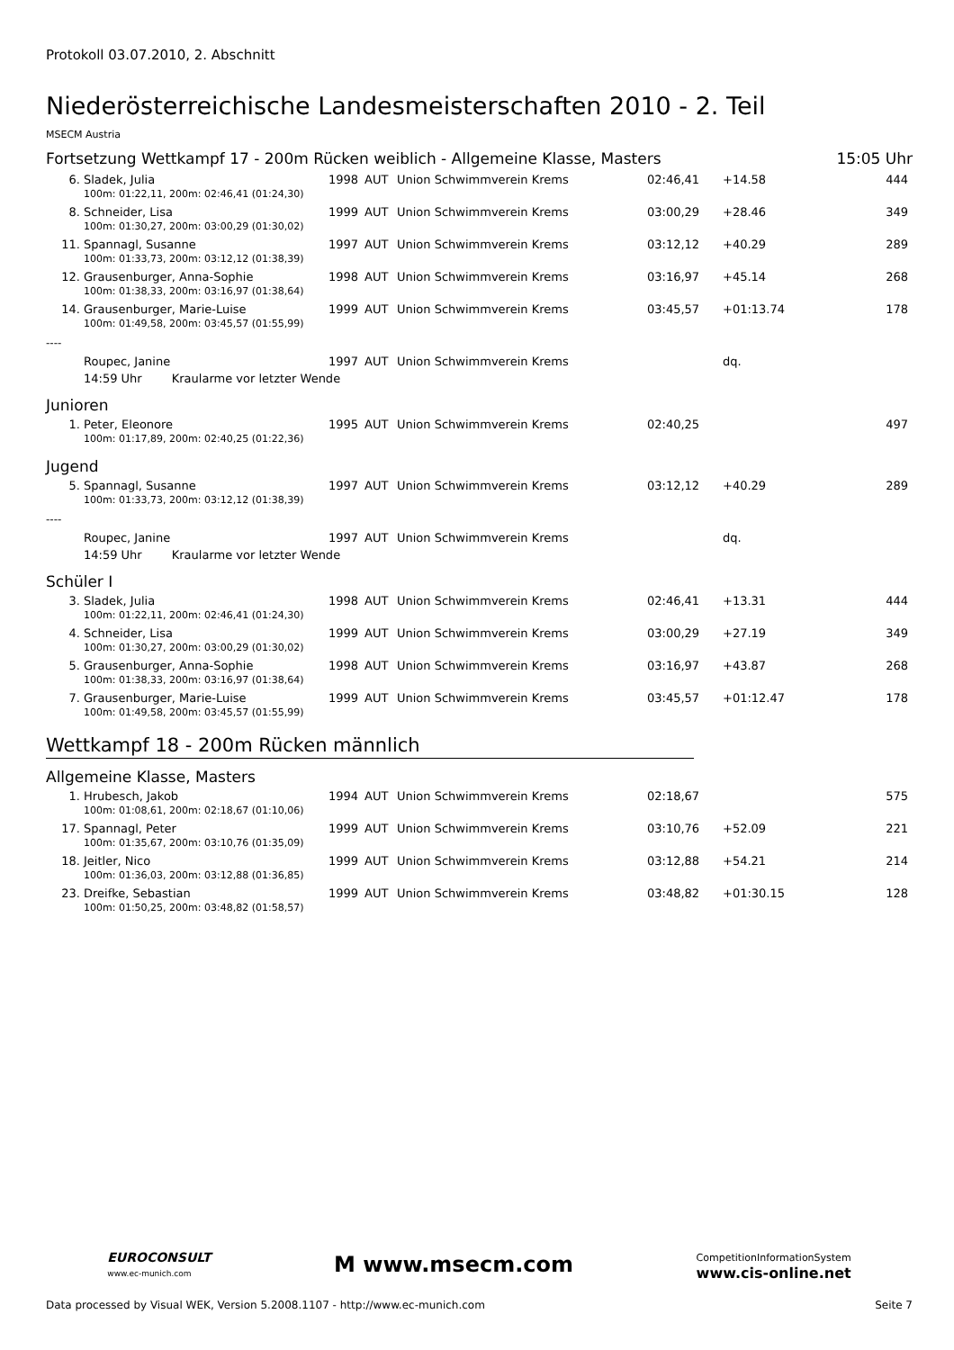Protokoll 03.07.2010, 2. Abschnitt
Niederösterreichische Landesmeisterschaften 2010 - 2. Teil
MSECM Austria
Fortsetzung Wettkampf 17 - 200m Rücken weiblich - Allgemeine Klasse, Masters 15:05 Uhr
| 6. | Sladek, Julia | 1998 | AUT | Union Schwimmverein Krems | 02:46,41 | +14.58 | 444 |
| 100m: 01:22,11, 200m: 02:46,41 (01:24,30) | | | | | | | |
| 8. | Schneider, Lisa | 1999 | AUT | Union Schwimmverein Krems | 03:00,29 | +28.46 | 349 |
| 100m: 01:30,27, 200m: 03:00,29 (01:30,02) | | | | | | | |
| 11. | Spannagl, Susanne | 1997 | AUT | Union Schwimmverein Krems | 03:12,12 | +40.29 | 289 |
| 100m: 01:33,73, 200m: 03:12,12 (01:38,39) | | | | | | | |
| 12. | Grausenburger, Anna-Sophie | 1998 | AUT | Union Schwimmverein Krems | 03:16,97 | +45.14 | 268 |
| 100m: 01:38,33, 200m: 03:16,97 (01:38,64) | | | | | | | |
| 14. | Grausenburger, Marie-Luise | 1999 | AUT | Union Schwimmverein Krems | 03:45,57 | +01:13.74 | 178 |
| 100m: 01:49,58, 200m: 03:45,57 (01:55,99) | | | | | | | |
| ---- | | | | | | | |
| | Roupec, Janine | 1997 | AUT | Union Schwimmverein Krems | | dq. | |
| 14:59 Uhr Kraularme vor letzter Wende | | | | | | | |
Junioren
| 1. | Peter, Eleonore | 1995 | AUT | Union Schwimmverein Krems | 02:40,25 | | 497 |
| 100m: 01:17,89, 200m: 02:40,25 (01:22,36) | | | | | | | |
Jugend
| 5. | Spannagl, Susanne | 1997 | AUT | Union Schwimmverein Krems | 03:12,12 | +40.29 | 289 |
| 100m: 01:33,73, 200m: 03:12,12 (01:38,39) | | | | | | | |
| ---- | | | | | | | |
| | Roupec, Janine | 1997 | AUT | Union Schwimmverein Krems | | dq. | |
| 14:59 Uhr Kraularme vor letzter Wende | | | | | | | |
Schüler I
| 3. | Sladek, Julia | 1998 | AUT | Union Schwimmverein Krems | 02:46,41 | +13.31 | 444 |
| 100m: 01:22,11, 200m: 02:46,41 (01:24,30) | | | | | | | |
| 4. | Schneider, Lisa | 1999 | AUT | Union Schwimmverein Krems | 03:00,29 | +27.19 | 349 |
| 100m: 01:30,27, 200m: 03:00,29 (01:30,02) | | | | | | | |
| 5. | Grausenburger, Anna-Sophie | 1998 | AUT | Union Schwimmverein Krems | 03:16,97 | +43.87 | 268 |
| 100m: 01:38,33, 200m: 03:16,97 (01:38,64) | | | | | | | |
| 7. | Grausenburger, Marie-Luise | 1999 | AUT | Union Schwimmverein Krems | 03:45,57 | +01:12.47 | 178 |
| 100m: 01:49,58, 200m: 03:45,57 (01:55,99) | | | | | | | |
Wettkampf 18 - 200m Rücken männlich
Allgemeine Klasse, Masters
| 1. | Hrubesch, Jakob | 1994 | AUT | Union Schwimmverein Krems | 02:18,67 | | 575 |
| 100m: 01:08,61, 200m: 02:18,67 (01:10,06) | | | | | | | |
| 17. | Spannagl, Peter | 1999 | AUT | Union Schwimmverein Krems | 03:10,76 | +52.09 | 221 |
| 100m: 01:35,67, 200m: 03:10,76 (01:35,09) | | | | | | | |
| 18. | Jeitler, Nico | 1999 | AUT | Union Schwimmverein Krems | 03:12,88 | +54.21 | 214 |
| 100m: 01:36,03, 200m: 03:12,88 (01:36,85) | | | | | | | |
| 23. | Dreifke, Sebastian | 1999 | AUT | Union Schwimmverein Krems | 03:48,82 | +01:30.15 | 128 |
| 100m: 01:50,25, 200m: 03:48,82 (01:58,57) | | | | | | | |
EUROCONSULT
www.ec-munich.com
M www.msecm.com
CompetitionInformationSystem
www.cis-online.net
Data processed by Visual WEK, Version 5.2008.1107 - http://www.ec-munich.com Seite 7